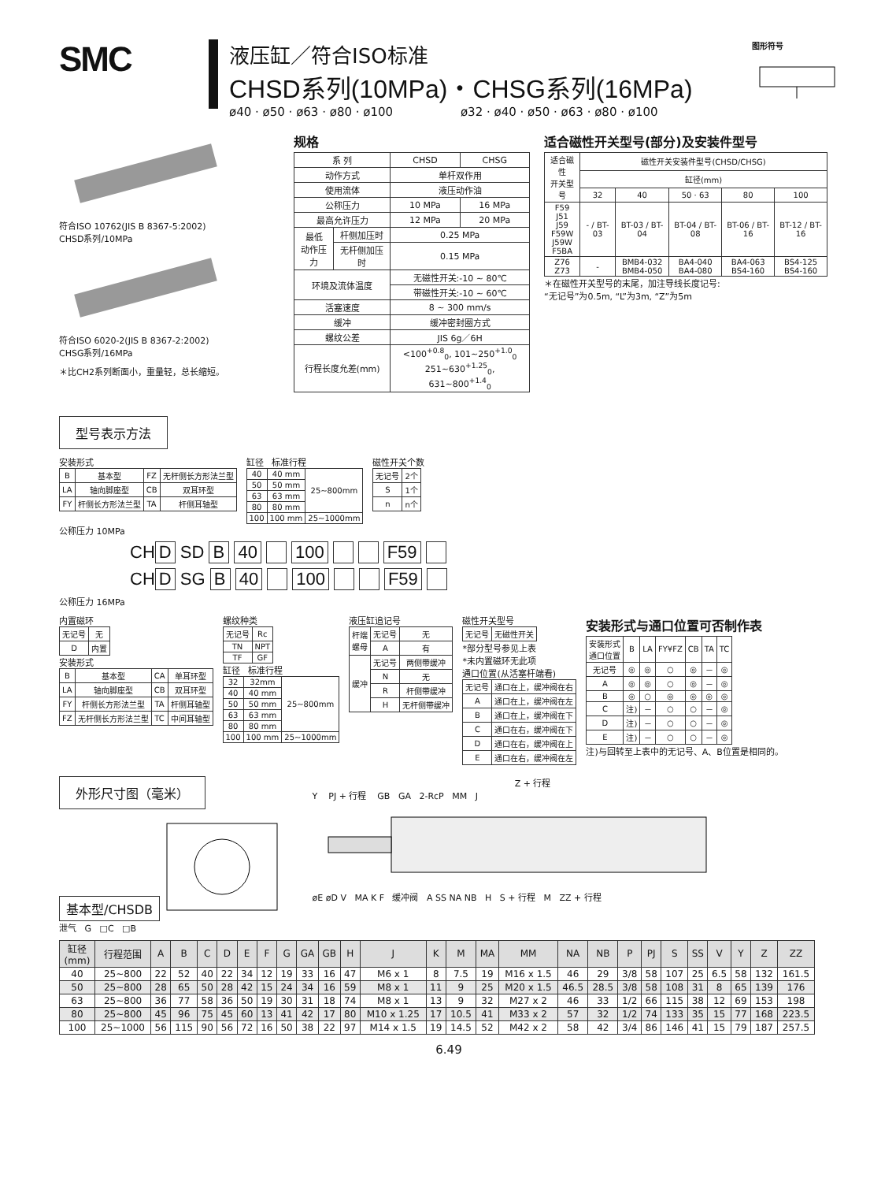SMC
液压缸／符合ISO标准
CHSD系列(10MPa)・CHSG系列(16MPa)
ø40 · ø50 · ø63 · ø80 · ø100 ø32 · ø40 · ø50 · ø63 · ø80 · ø100
图形符号
符合ISO 10762(JIS B 8367-5:2002)
CHSD系列/10MPa
符合ISO 6020-2(JIS B 8367-2:2002)
CHSG系列/16MPa
＊比CH2系列断面小，重量轻，总长缩短。
规格
| 系 列 | | CHSD | CHSG |
| 动作方式 | | 单杆双作用 | |
| 使用流体 | | 液压动作油 | |
| 公称压力 | | 10 MPa | 16 MPa |
| 最高允许压力 | | 12 MPa | 20 MPa |
| 最低 动作压力 | 杆侧加压时 | 0.25 MPa | |
| | 无杆侧加压时 | 0.15 MPa | |
| 环境及流体温度 | | 无磁性开关:-10 ~ 80℃ | |
| | | 带磁性开关:-10 ~ 60℃ | |
| 活塞速度 | | 8 ~ 300 mm/s | |
| 缓冲 | | 缓冲密封圈方式 | |
| 螺纹公差 | | JIS 6g／6H | |
| 行程长度允差(mm) | | <100<sup>+0.8</sup><sub>0</sub>, 101~250<sup>+1.0</sup><sub>0</sub> 251~630<sup>+1.25</sup><sub>0</sub>, 631~800<sup>+1.4</sup><sub>0</sub> | |
适合磁性开关型号(部分)及安装件型号
| 适合磁性 开关型号 | 磁性开关安装件型号(CHSD/CHSG) | | | | |
| | 缸径(mm) | | | | |
| | 32 | 40 | 50 · 63 | 80 | 100 |
| F59 J51 J59 F59W J59W F5BA | - / BT-03 | BT-03 / BT-04 | BT-04 / BT-08 | BT-06 / BT-16 | BT-12 / BT-16 |
| Z76 Z73 | - | BMB4-032 BMB4-050 | BA4-040 BA4-080 | BA4-063 BS4-160 | BS4-125 BS4-160 |
＊在磁性开关型号的末尾，加注导线长度记号:
“无记号”为0.5m, “L”为3m, “Z”为5m
型号表示方法
安装形式
| B | 基本型 | FZ | 无杆侧长方形法兰型 |
| LA | 轴向脚座型 | CB | 双耳环型 |
| FY | 杆侧长方形法兰型 | TA | 杆侧耳轴型 |
缸径 标准行程
| 40 | 40 mm | 25~800mm |
| 50 | 50 mm | |
| 63 | 63 mm | |
| 80 | 80 mm | |
| 100 | 100 mm | 25~1000mm |
磁性开关个数
| 无记号 | 2个 |
| S | 1个 |
| n | n个 |
公称压力 10MPa
CH D SD B 40 100 F59
CH D SG B 40 100 F59
公称压力 16MPa
内置磁环
| 无记号 | 无 |
| D | 内置 |
安装形式
| B | 基本型 | CA | 单耳环型 |
| LA | 轴向脚座型 | CB | 双耳环型 |
| FY | 杆侧长方形法兰型 | TA | 杆侧耳轴型 |
| FZ | 无杆侧长方形法兰型 | TC | 中间耳轴型 |
螺纹种类
| 无记号 | Rc |
| TN | NPT |
| TF | GF |
缸径 标准行程
| 32 | 32mm | 25~800mm |
| 40 | 40 mm | |
| 50 | 50 mm | |
| 63 | 63 mm | |
| 80 | 80 mm | |
| 100 | 100 mm | 25~1000mm |
液压缸追记号
| 杆端 螺母 | 无记号 | 无 |
| | A | 有 |
| 缓冲 | 无记号 | 两侧带缓冲 |
| | N | 无 |
| | R | 杆侧带缓冲 |
| | H | 无杆侧带缓冲 |
磁性开关型号
| 无记号 | 无磁性开关 |
*部分型号参见上表
*未内置磁环无此项
通口位置(从活塞杆端看)
| 无记号 | 通口在上，缓冲阀在右 |
| A | 通口在上，缓冲阀在左 |
| B | 通口在上，缓冲阀在下 |
| C | 通口在右，缓冲阀在下 |
| D | 通口在右，缓冲阀在上 |
| E | 通口在右，缓冲阀在左 |
安装形式与通口位置可否制作表
| 安装形式 通口位置 | B | LA | FY¥FZ | CB | TA | TC |
| 无记号 | ◎ | ◎ | ○ | ◎ | － | ◎ |
| A | ◎ | ◎ | ○ | ◎ | － | ◎ |
| B | ◎ | ○ | ◎ | ◎ | ◎ | ◎ |
| C | 注) | － | ○ | ○ | － | ◎ |
| D | 注) | － | ○ | ○ | － | ◎ |
| E | 注) | － | ○ | ○ | － | ◎ |
注)与回转至上表中的无记号、A、B位置是相同的。
外形尺寸图（毫米）
基本型/CHSDB
泄气 G □C □B
Z + 行程
Y PJ + 行程 GB GA 2-RcP MM J
øE øD V MA K F 缓冲阀 A SS NA NB H S + 行程 M ZZ + 行程
| 缸径 (mm) | 行程范围 | A | B | C | D | E | F | G | GA | GB | H | J | K | M | MA | MM | NA | NB | P | PJ | S | SS | V | Y | Z | ZZ |
| --- | --- | --- | --- | --- | --- | --- | --- | --- | --- | --- | --- | --- | --- | --- | --- | --- | --- | --- | --- | --- | --- | --- | --- | --- | --- | --- |
| 40 | 25~800 | 22 | 52 | 40 | 22 | 34 | 12 | 19 | 33 | 16 | 47 | M6 x 1 | 8 | 7.5 | 19 | M16 x 1.5 | 46 | 29 | 3/8 | 58 | 107 | 25 | 6.5 | 58 | 132 | 161.5 |
| 50 | 25~800 | 28 | 65 | 50 | 28 | 42 | 15 | 24 | 34 | 16 | 59 | M8 x 1 | 11 | 9 | 25 | M20 x 1.5 | 46.5 | 28.5 | 3/8 | 58 | 108 | 31 | 8 | 65 | 139 | 176 |
| 63 | 25~800 | 36 | 77 | 58 | 36 | 50 | 19 | 30 | 31 | 18 | 74 | M8 x 1 | 13 | 9 | 32 | M27 x 2 | 46 | 33 | 1/2 | 66 | 115 | 38 | 12 | 69 | 153 | 198 |
| 80 | 25~800 | 45 | 96 | 75 | 45 | 60 | 13 | 41 | 42 | 17 | 80 | M10 x 1.25 | 17 | 10.5 | 41 | M33 x 2 | 57 | 32 | 1/2 | 74 | 133 | 35 | 15 | 77 | 168 | 223.5 |
| 100 | 25~1000 | 56 | 115 | 90 | 56 | 72 | 16 | 50 | 38 | 22 | 97 | M14 x 1.5 | 19 | 14.5 | 52 | M42 x 2 | 58 | 42 | 3/4 | 86 | 146 | 41 | 15 | 79 | 187 | 257.5 |
6.49